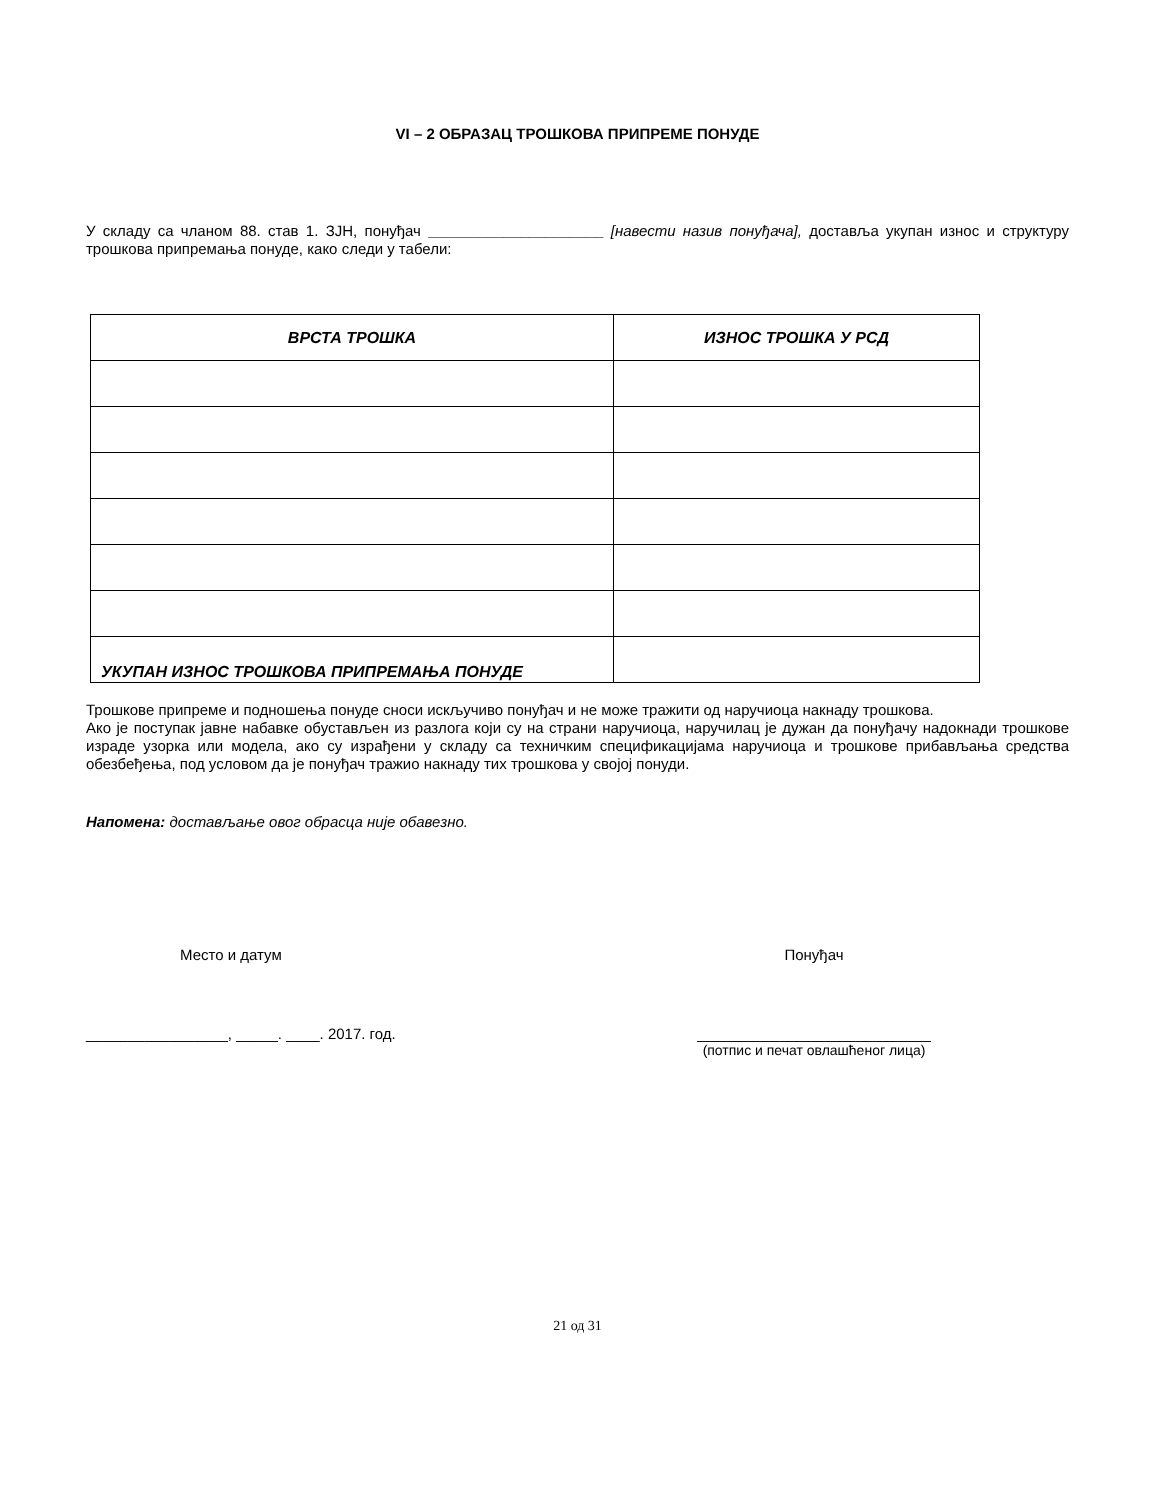VI – 2 ОБРАЗАЦ ТРОШКОВА ПРИПРЕМЕ ПОНУДЕ
У складу са чланом 88. став 1. ЗЈН, понуђач _____________________ [навести назив понуђача], доставља укупан износ и структуру трошкова припремања понуде, како следи у табели:
| ВРСТА ТРОШКА | ИЗНОС ТРОШКА У РСД |
| --- | --- |
| УКУПАН ИЗНОС ТРОШКОВА ПРИПРЕМАЊА ПОНУДЕ | |
Трошкове припреме и подношења понуде сноси искључиво понуђач и не може тражити од наручиоца накнаду трошкова.
Ако је поступак јавне набавке обустављен из разлога који су на страни наручиоца, наручилац је дужан да понуђачу надокнади трошкове израде узорка или модела, ако су израђени у складу са техничким спецификацијама наручиоца и трошкове прибављања средства обезбеђења, под условом да је понуђач тражио накнаду тих трошкова у својој понуди.
Напомена: достављање овог обрасца није обавезно.
Место и датум
_________________, _____. ____. 2017. год.
Понуђач
____________________________
(потпис и печат овлашћеног лица)
21 од 31